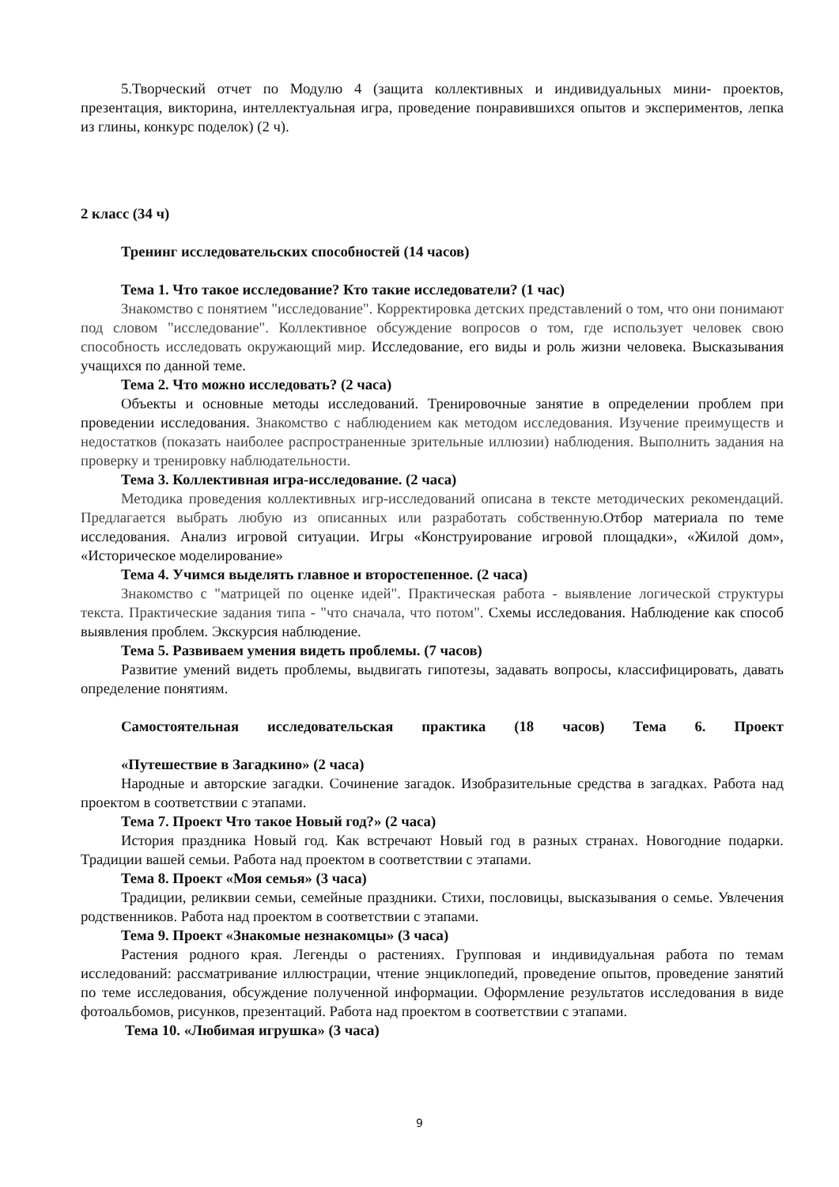5.Творческий отчет по Модулю 4 (защита коллективных и индивидуальных мини- проектов, презентация, викторина, интеллектуальная игра, проведение понравившихся опытов и экспериментов, лепка из глины, конкурс поделок) (2 ч).
2 класс (34 ч)
Тренинг исследовательских способностей (14 часов)
Тема 1. Что такое исследование? Кто такие исследователи? (1 час)
Знакомство с понятием "исследование". Корректировка детских представлений о том, что они понимают под словом "исследование". Коллективное обсуждение вопросов о том, где использует человек свою способность исследовать окружающий мир. Исследование, его виды и роль жизни человека. Высказывания учащихся по данной теме.
Тема 2. Что можно исследовать? (2 часа)
Объекты и основные методы исследований. Тренировочные занятие в определении проблем при проведении исследования. Знакомство с наблюдением как методом исследования. Изучение преимуществ и недостатков (показать наиболее распространенные зрительные иллюзии) наблюдения. Выполнить задания на проверку и тренировку наблюдательности.
Тема 3. Коллективная игра-исследование. (2 часа)
Методика проведения коллективных игр-исследований описана в тексте методических рекомендаций. Предлагается выбрать любую из описанных или разработать собственную. Отбор материала по теме исследования. Анализ игровой ситуации. Игры «Конструирование игровой площадки», «Жилой дом», «Историческое моделирование»
Тема 4. Учимся выделять главное и второстепенное. (2 часа)
Знакомство с "матрицей по оценке идей". Практическая работа - выявление логической структуры текста. Практические задания типа - "что сначала, что потом". Схемы исследования. Наблюдение как способ выявления проблем. Экскурсия наблюдение.
Тема 5. Развиваем умения видеть проблемы. (7 часов)
Развитие умений видеть проблемы, выдвигать гипотезы, задавать вопросы, классифицировать, давать определение понятиям.
Самостоятельная исследовательская практика (18 часов) Тема 6. Проект
«Путешествие в Загадкино» (2 часа)
Народные и авторские загадки. Сочинение загадок. Изобразительные средства в загадках. Работа над проектом в соответствии с этапами.
Тема 7. Проект Что такое Новый год?» (2 часа)
История праздника Новый год. Как встречают Новый год в разных странах. Новогодние подарки. Традиции вашей семьи. Работа над проектом в соответствии с этапами.
Тема 8. Проект «Моя семья» (3 часа)
Традиции, реликвии семьи, семейные праздники. Стихи, пословицы, высказывания о семье. Увлечения родственников. Работа над проектом в соответствии с этапами.
Тема 9. Проект «Знакомые незнакомцы» (3 часа)
Растения родного края. Легенды о растениях. Групповая и индивидуальная работа по темам исследований: рассматривание иллюстрации, чтение энциклопедий, проведение опытов, проведение занятий по теме исследования, обсуждение полученной информации. Оформление результатов исследования в виде фотоальбомов, рисунков, презентаций. Работа над проектом в соответствии с этапами.
Тема 10. «Любимая игрушка» (3 часа)
9